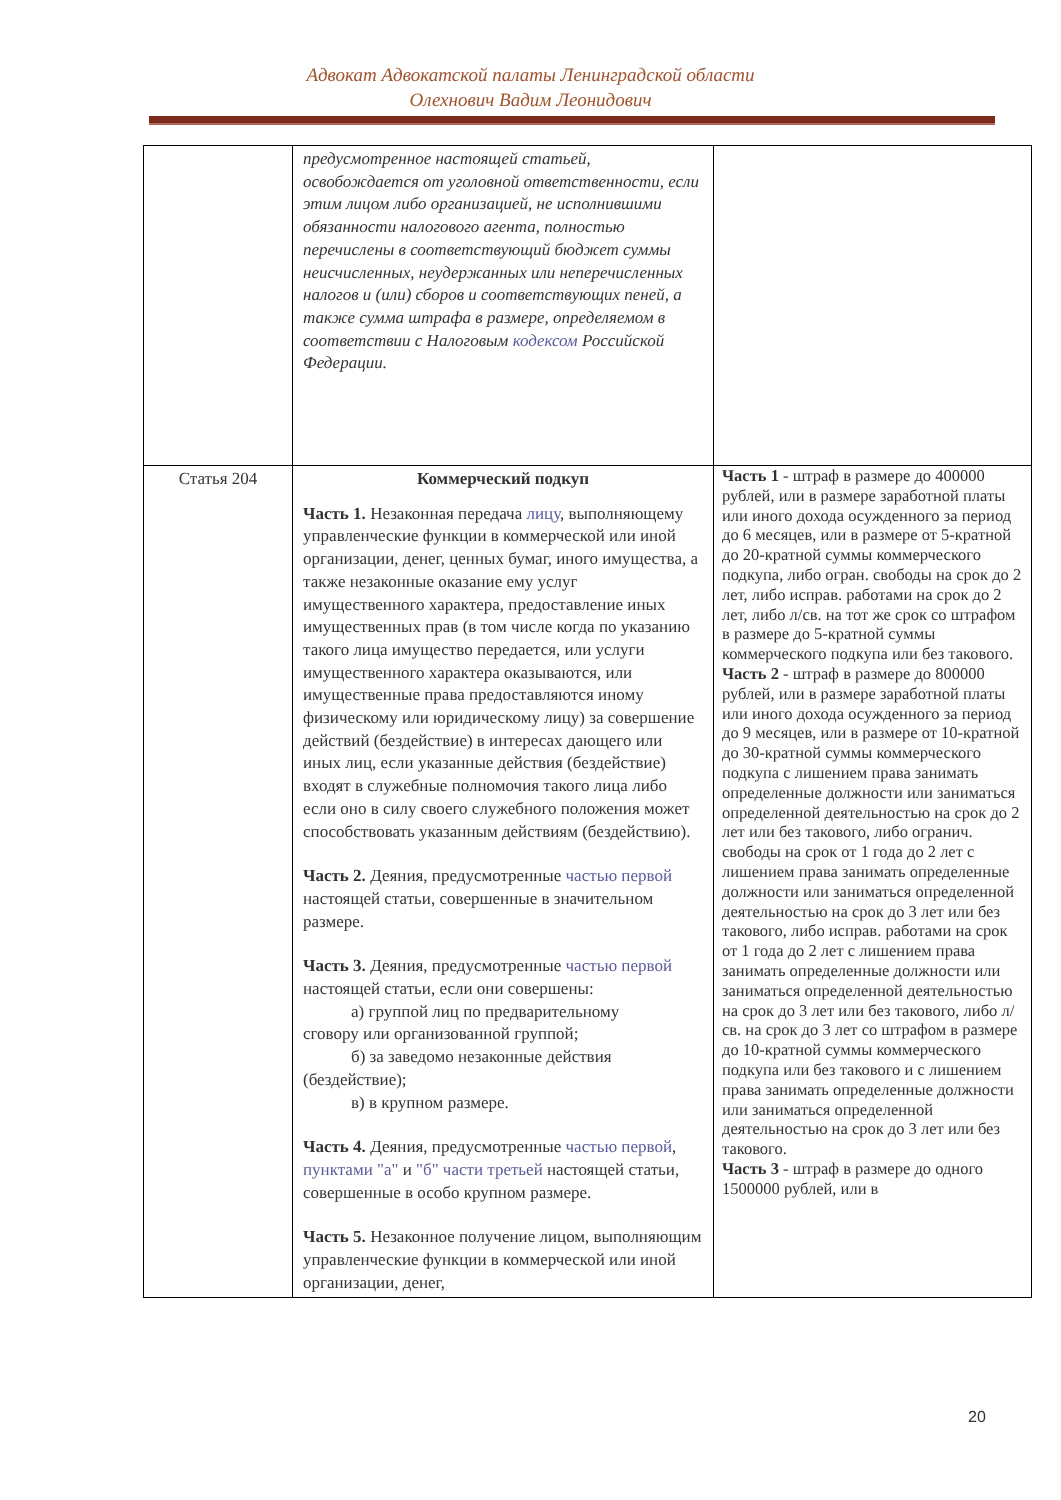Адвокат Адвокатской палаты Ленинградской области
Олехнович Вадим Леонидович
| | предусмотренное настоящей статьей, освобождается от уголовной ответственности, если этим лицом либо организацией, не исполнившими обязанности налогового агента, полностью перечислены в соответствующий бюджет суммы неисчисленных, неудержанных или неперечисленных налогов и (или) сборов и соответствующих пеней, а также сумма штрафа в размере, определяемом в соответствии с Налоговым кодексом Российской Федерации. | |
| Статья 204 | Коммерческий подкуп Часть 1. Незаконная передача лицу , выполняющему управленческие функции в коммерческой или иной организации, денег, ценных бумаг, иного имущества, а также незаконные оказание ему услуг имущественного характера, предоставление иных имущественных прав (в том числе когда по указанию такого лица имущество передается, или услуги имущественного характера оказываются, или имущественные права предоставляются иному физическому или юридическому лицу) за совершение действий (бездействие) в интересах дающего или иных лиц, если указанные действия (бездействие) входят в служебные полномочия такого лица либо если оно в силу своего служебного положения может способствовать указанным действиям (бездействию). Часть 2. Деяния, предусмотренные частью первой настоящей статьи, совершенные в значительном размере. Часть 3. Деяния, предусмотренные частью первой настоящей статьи, если они совершены: а) группой лиц по предварительному сговору или организованной группой; б) за заведомо незаконные действия (бездействие); в) в крупном размере. Часть 4. Деяния, предусмотренные частью первой , пунктами "а" и "б" части третьей настоящей статьи, совершенные в особо крупном размере. Часть 5. Незаконное получение лицом, выполняющим управленческие функции в коммерческой или иной организации, денег, | Часть 1 - штраф в размере до 400000 рублей, или в размере заработной платы или иного дохода осужденного за период до 6 месяцев, или в размере от 5-кратной до 20-кратной суммы коммерческого подкупа, либо огран. свободы на срок до 2 лет, либо исправ. работами на срок до 2 лет, либо л/св. на тот же срок со штрафом в размере до 5-кратной суммы коммерческого подкупа или без такового. Часть 2 - штраф в размере до 800000 рублей, или в размере заработной платы или иного дохода осужденного за период до 9 месяцев, или в размере от 10-кратной до 30-кратной суммы коммерческого подкупа с лишением права занимать определенные должности или заниматься определенной деятельностью на срок до 2 лет или без такового, либо огранич. свободы на срок от 1 года до 2 лет с лишением права занимать определенные должности или заниматься определенной деятельностью на срок до 3 лет или без такового, либо исправ. работами на срок от 1 года до 2 лет с лишением права занимать определенные должности или заниматься определенной деятельностью на срок до 3 лет или без такового, либо л/св. на срок до 3 лет со штрафом в размере до 10-кратной суммы коммерческого подкупа или без такового и с лишением права занимать определенные должности или заниматься определенной деятельностью на срок до 3 лет или без такового. Часть 3 - штраф в размере до одного 1500000 рублей, или в |
20